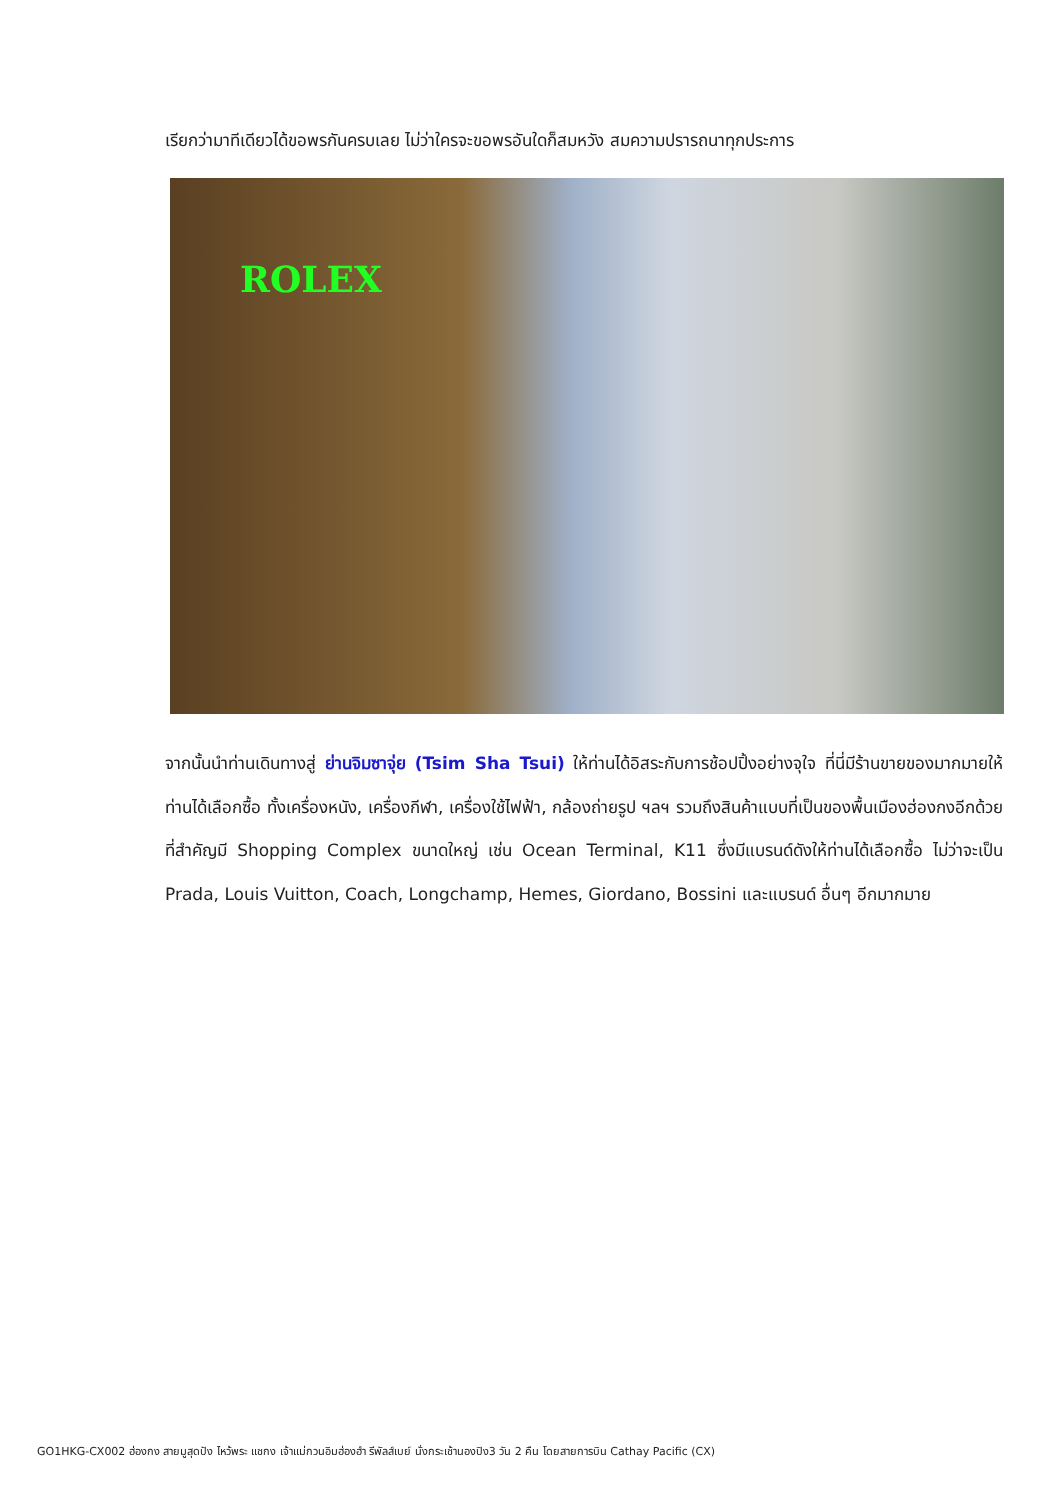เรียกว่ามาทีเดียวได้ขอพรกันครบเลย ไม่ว่าใครจะขอพรอันใดก็สมหวัง สมความปรารถนาทุกประการ
ROLEX
จากนั้นนำท่านเดินทางสู่ ย่านจิมซาจุ่ย (Tsim Sha Tsui) ให้ท่านได้อิสระกับการช้อปปิ้งอย่างจุใจ ที่นี่มีร้านขายของมากมายให้ท่านได้เลือกซื้อ ทั้งเครื่องหนัง, เครื่องกีฬา, เครื่องใช้ไฟฟ้า, กล้องถ่ายรูป ฯลฯ รวมถึงสินค้าแบบที่เป็นของพื้นเมืองฮ่องกงอีกด้วย ที่สำคัญมี Shopping Complex ขนาดใหญ่ เช่น Ocean Terminal, K11 ซึ่งมีแบรนด์ดังให้ท่านได้เลือกซื้อ ไม่ว่าจะเป็น Prada, Louis Vuitton, Coach, Longchamp, Hemes, Giordano, Bossini และแบรนด์ อื่นๆ อีกมากมาย
GO1HKG-CX002 ฮ่องกง สายมูสุดปัง ไหว้พระ แชกง เจ้าแม่กวนอิมฮ่องฮำ รีพัลส์เบย์ นั่งกระเช้านองปิง3 วัน 2 คืน โดยสายการบิน Cathay Pacific (CX)